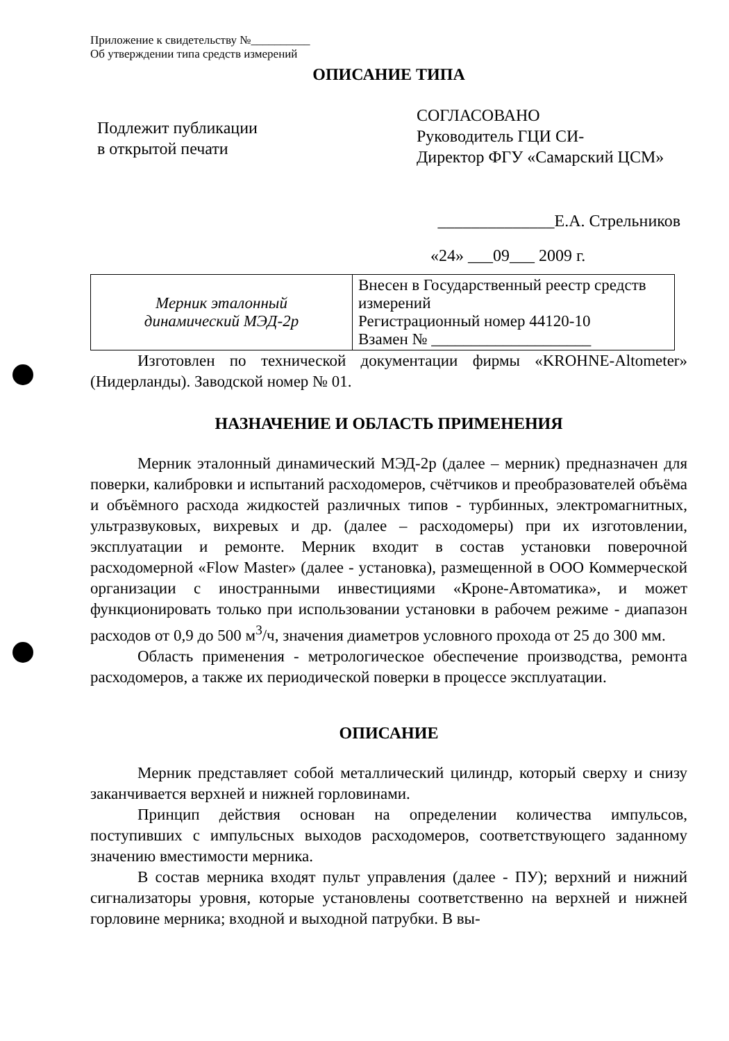Приложение к свидетельству №__________
Об утверждении типа средств измерений
ОПИСАНИЕ ТИПА
Подлежит публикации
в открытой печати
СОГЛАСОВАНО
Руководитель ГЦИ СИ-
Директор ФГУ «Самарский ЦСМ»
______________Е.А. Стрельников
«24» ___09___ 2009 г.
| Мерник эталонный динамический МЭД-2р | Внесен в Государственный реестр средств измерений Регистрационный номер 44120-10 Взамен № ____________________ |
Изготовлен по технической документации фирмы «KROHNE-Altometer» (Нидерланды). Заводской номер № 01.
НАЗНАЧЕНИЕ И ОБЛАСТЬ ПРИМЕНЕНИЯ
Мерник эталонный динамический МЭД-2р (далее – мерник) предназначен для поверки, калибровки и испытаний расходомеров, счётчиков и преобразователей объёма и объёмного расхода жидкостей различных типов - турбинных, электромагнитных, ультразвуковых, вихревых и др. (далее – расходомеры) при их изготовлении, эксплуатации и ремонте. Мерник входит в состав установки поверочной расходомерной «Flow Master» (далее - установка), размещенной в ООО Коммерческой организации с иностранными инвестициями «Кроне-Автоматика», и может функционировать только при использовании установки в рабочем режиме - диапазон расходов от 0,9 до 500 м<sup>3</sup>/ч, значения диаметров условного прохода от 25 до 300 мм.
Область применения - метрологическое обеспечение производства, ремонта расходомеров, а также их периодической поверки в процессе эксплуатации.
ОПИСАНИЕ
Мерник представляет собой металлический цилиндр, который сверху и снизу заканчивается верхней и нижней горловинами.
Принцип действия основан на определении количества импульсов, поступивших с импульсных выходов расходомеров, соответствующего заданному значению вместимости мерника.
В состав мерника входят пульт управления (далее - ПУ); верхний и нижний сигнализаторы уровня, которые установлены соответственно на верхней и нижней горловине мерника; входной и выходной патрубки. В вы-